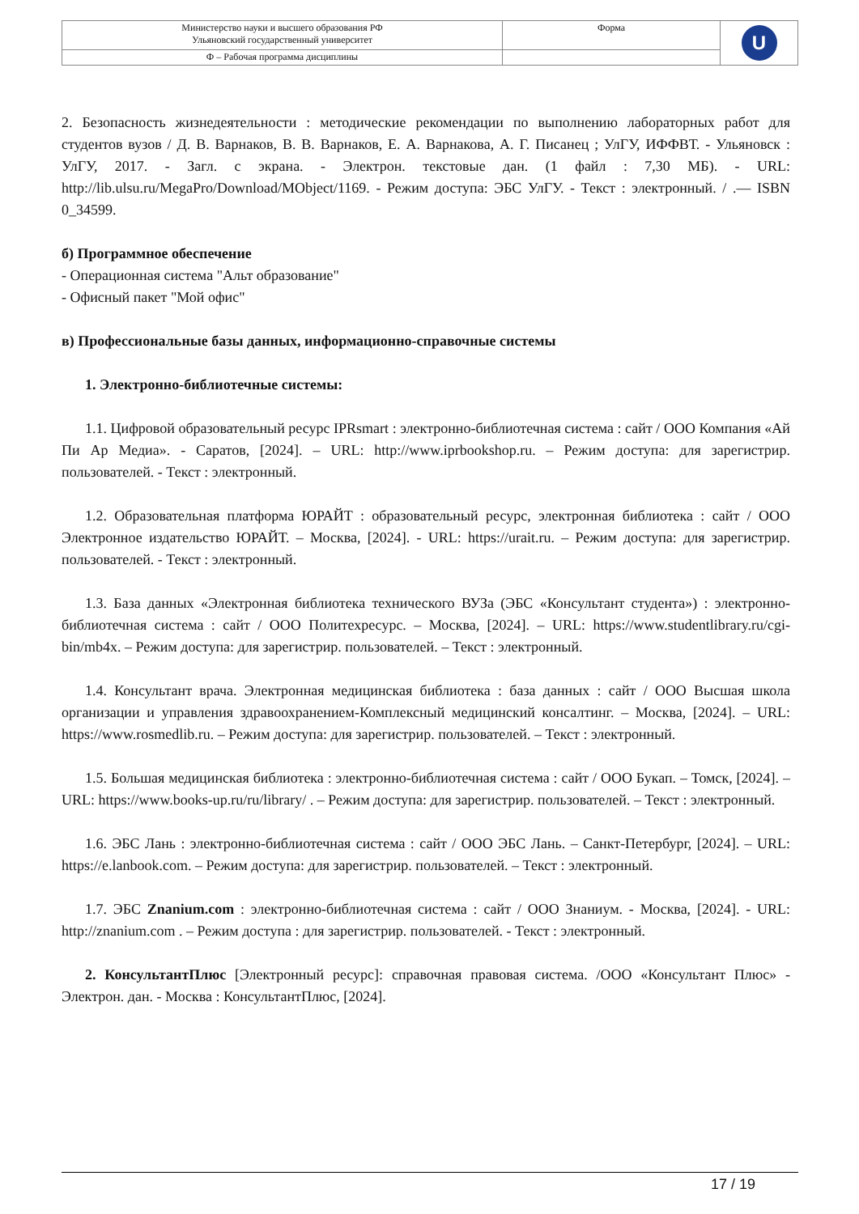| Министерство науки и высшего образования РФ Ульяновский государственный университет | Форма | U |
| Ф – Рабочая программа дисциплины | | |
2. Безопасность жизнедеятельности : методические рекомендации по выполнению лабораторных работ для студентов вузов / Д. В. Варнаков, В. В. Варнаков, Е. А. Варнакова, А. Г. Писанец ; УлГУ, ИФФВТ. - Ульяновск : УлГУ, 2017. - Загл. с экрана. - Электрон. текстовые дан. (1 файл : 7,30 МБ). - URL: http://lib.ulsu.ru/MegaPro/Download/MObject/1169. - Режим доступа: ЭБС УлГУ. - Текст : электронный. / .— ISBN 0_34599.
б) Программное обеспечение
- Операционная система "Альт образование"
- Офисный пакет "Мой офис"
в) Профессиональные базы данных, информационно-справочные системы
1. Электронно-библиотечные системы:
1.1. Цифровой образовательный ресурс IPRsmart : электронно-библиотечная система : сайт / ООО Компания «Ай Пи Ар Медиа». - Саратов, [2024]. – URL: http://www.iprbookshop.ru. – Режим доступа: для зарегистрир. пользователей. - Текст : электронный.
1.2. Образовательная платформа ЮРАЙТ : образовательный ресурс, электронная библиотека : сайт / ООО Электронное издательство ЮРАЙТ. – Москва, [2024]. - URL: https://urait.ru. – Режим доступа: для зарегистрир. пользователей. - Текст : электронный.
1.3. База данных «Электронная библиотека технического ВУЗа (ЭБС «Консультант студента») : электронно-библиотечная система : сайт / ООО Политехресурс. – Москва, [2024]. – URL: https://www.studentlibrary.ru/cgi-bin/mb4x. – Режим доступа: для зарегистрир. пользователей. – Текст : электронный.
1.4. Консультант врача. Электронная медицинская библиотека : база данных : сайт / ООО Высшая школа организации и управления здравоохранением-Комплексный медицинский консалтинг. – Москва, [2024]. – URL: https://www.rosmedlib.ru. – Режим доступа: для зарегистрир. пользователей. – Текст : электронный.
1.5. Большая медицинская библиотека : электронно-библиотечная система : сайт / ООО Букап. – Томск, [2024]. – URL: https://www.books-up.ru/ru/library/ . – Режим доступа: для зарегистрир. пользователей. – Текст : электронный.
1.6. ЭБС Лань : электронно-библиотечная система : сайт / ООО ЭБС Лань. – Санкт-Петербург, [2024]. – URL: https://e.lanbook.com. – Режим доступа: для зарегистрир. пользователей. – Текст : электронный.
1.7. ЭБС Znanium.com : электронно-библиотечная система : сайт / ООО Знаниум. - Москва, [2024]. - URL: http://znanium.com . – Режим доступа : для зарегистрир. пользователей. - Текст : электронный.
2. КонсультантПлюс [Электронный ресурс]: справочная правовая система. /ООО «Консультант Плюс» - Электрон. дан. - Москва : КонсультантПлюс, [2024].
17 / 19